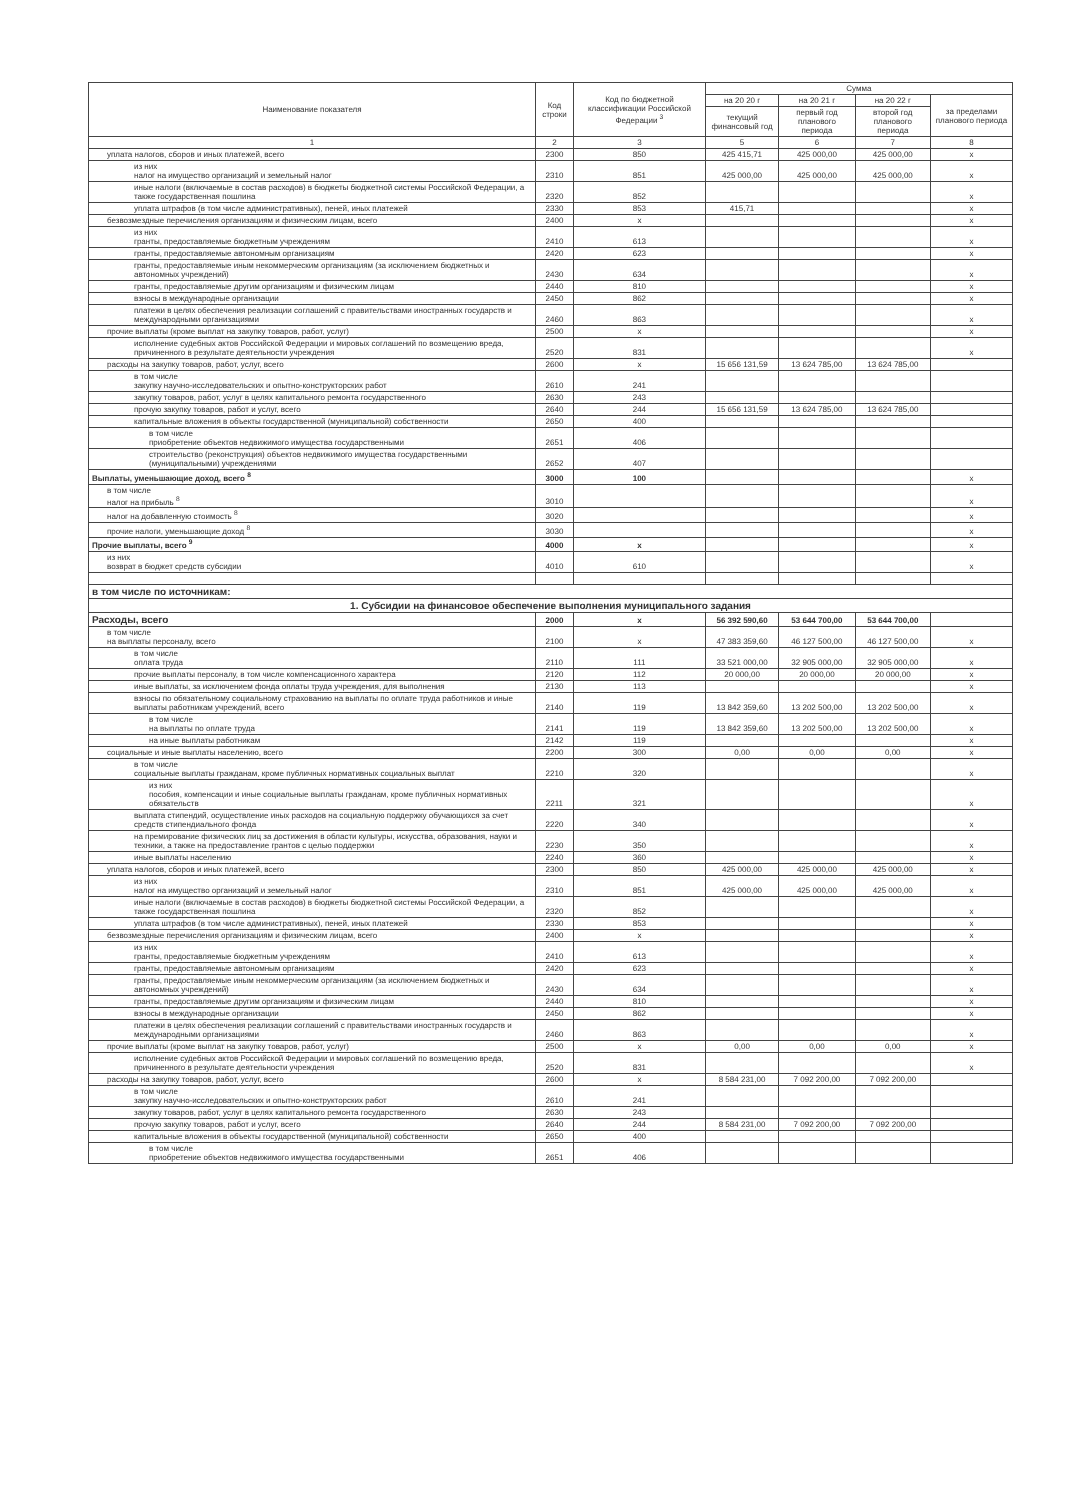| Наименование показателя | Код строки | Код по бюджетной классификации Российской Федерации <sup>3</sup> | Сумма | | | |
| --- | --- | --- | --- | --- | --- | --- |
| | | | на 20 20 г | на 20 21 г | на 20 22 г | за пределами планового периода |
| | | | текущий финансовый год | первый год планового периода | второй год планового периода | |
| 1 | 2 | 3 | 5 | 6 | 7 | 8 |
| уплата налогов, сборов и иных платежей, всего | 2300 | 850 | 425 415,71 | 425 000,00 | 425 000,00 | х |
| из них налог на имущество организаций и земельный налог | 2310 | 851 | 425 000,00 | 425 000,00 | 425 000,00 | х |
| иные налоги (включаемые в состав расходов) в бюджеты бюджетной системы Российской Федерации, а также государственная пошлина | 2320 | 852 | | | | х |
| уплата штрафов (в том числе административных), пеней, иных платежей | 2330 | 853 | 415,71 | | | х |
| безвозмездные перечисления организациям и физическим лицам, всего | 2400 | х | | | | х |
| из них гранты, предоставляемые бюджетным учреждениям | 2410 | 613 | | | | х |
| гранты, предоставляемые автономным организациям | 2420 | 623 | | | | х |
| гранты, предоставляемые иным некоммерческим организациям (за исключением бюджетных и автономных учреждений) | 2430 | 634 | | | | х |
| гранты, предоставляемые другим организациям и физическим лицам | 2440 | 810 | | | | х |
| взносы в международные организации | 2450 | 862 | | | | х |
| платежи в целях обеспечения реализации соглашений с правительствами иностранных государств и международными организациями | 2460 | 863 | | | | х |
| прочие выплаты (кроме выплат на закупку товаров, работ, услуг) | 2500 | х | | | | х |
| исполнение судебных актов Российской Федерации и мировых соглашений по возмещению вреда, причиненного в результате деятельности учреждения | 2520 | 831 | | | | х |
| расходы на закупку товаров, работ, услуг, всего | 2600 | х | 15 656 131,59 | 13 624 785,00 | 13 624 785,00 | |
| в том числе закупку научно-исследовательских и опытно-конструкторских работ | 2610 | 241 | | | | |
| закупку товаров, работ, услуг в целях капитального ремонта государственного | 2630 | 243 | | | | |
| прочую закупку товаров, работ и услуг, всего | 2640 | 244 | 15 656 131,59 | 13 624 785,00 | 13 624 785,00 | |
| капитальные вложения в объекты государственной (муниципальной) собственности | 2650 | 400 | | | | |
| в том числе приобретение объектов недвижимого имущества государственными | 2651 | 406 | | | | |
| строительство (реконструкция) объектов недвижимого имущества государственными (муниципальными) учреждениями | 2652 | 407 | | | | |
| Выплаты, уменьшающие доход, всего <sup>8</sup> | 3000 | 100 | | | | х |
| в том числе налог на прибыль <sup>8</sup> | 3010 | | | | | х |
| налог на добавленную стоимость <sup>8</sup> | 3020 | | | | | х |
| прочие налоги, уменьшающие доход <sup>8</sup> | 3030 | | | | | х |
| Прочие выплаты, всего <sup>9</sup> | 4000 | х | | | | х |
| из них возврат в бюджет средств субсидии | 4010 | 610 | | | | х |
| в том числе по источникам: | | | | | | |
| 1. Субсидии на финансовое обеспечение выполнения муниципального задания | | | | | | |
| Расходы, всего | 2000 | х | 56 392 590,60 | 53 644 700,00 | 53 644 700,00 | |
| в том числе на выплаты персоналу, всего | 2100 | х | 47 383 359,60 | 46 127 500,00 | 46 127 500,00 | х |
| в том числе оплата труда | 2110 | 111 | 33 521 000,00 | 32 905 000,00 | 32 905 000,00 | х |
| прочие выплаты персоналу, в том числе компенсационного характера | 2120 | 112 | 20 000,00 | 20 000,00 | 20 000,00 | х |
| иные выплаты, за исключением фонда оплаты труда учреждения, для выполнения | 2130 | 113 | | | | х |
| взносы по обязательному социальному страхованию на выплаты по оплате труда работников и иные выплаты работникам учреждений, всего | 2140 | 119 | 13 842 359,60 | 13 202 500,00 | 13 202 500,00 | х |
| в том числе на выплаты по оплате труда | 2141 | 119 | 13 842 359,60 | 13 202 500,00 | 13 202 500,00 | х |
| на иные выплаты работникам | 2142 | 119 | | | | х |
| социальные и иные выплаты населению, всего | 2200 | 300 | 0,00 | 0,00 | 0,00 | х |
| в том числе социальные выплаты гражданам, кроме публичных нормативных социальных выплат | 2210 | 320 | | | | х |
| из них пособия, компенсации и иные социальные выплаты гражданам, кроме публичных нормативных обязательств | 2211 | 321 | | | | х |
| выплата стипендий, осуществление иных расходов на социальную поддержку обучающихся за счет средств стипендиального фонда | 2220 | 340 | | | | х |
| на премирование физических лиц за достижения в области культуры, искусства, образования, науки и техники, а также на предоставление грантов с целью поддержки | 2230 | 350 | | | | х |
| иные выплаты населению | 2240 | 360 | | | | х |
| уплата налогов, сборов и иных платежей, всего | 2300 | 850 | 425 000,00 | 425 000,00 | 425 000,00 | х |
| из них налог на имущество организаций и земельный налог | 2310 | 851 | 425 000,00 | 425 000,00 | 425 000,00 | х |
| иные налоги (включаемые в состав расходов) в бюджеты бюджетной системы Российской Федерации, а также государственная пошлина | 2320 | 852 | | | | х |
| уплата штрафов (в том числе административных), пеней, иных платежей | 2330 | 853 | | | | х |
| безвозмездные перечисления организациям и физическим лицам, всего | 2400 | х | | | | х |
| из них гранты, предоставляемые бюджетным учреждениям | 2410 | 613 | | | | х |
| гранты, предоставляемые автономным организациям | 2420 | 623 | | | | х |
| гранты, предоставляемые иным некоммерческим организациям (за исключением бюджетных и автономных учреждений) | 2430 | 634 | | | | х |
| гранты, предоставляемые другим организациям и физическим лицам | 2440 | 810 | | | | х |
| взносы в международные организации | 2450 | 862 | | | | х |
| платежи в целях обеспечения реализации соглашений с правительствами иностранных государств и международными организациями | 2460 | 863 | | | | х |
| прочие выплаты (кроме выплат на закупку товаров, работ, услуг) | 2500 | х | 0,00 | 0,00 | 0,00 | х |
| исполнение судебных актов Российской Федерации и мировых соглашений по возмещению вреда, причиненного в результате деятельности учреждения | 2520 | 831 | | | | х |
| расходы на закупку товаров, работ, услуг, всего | 2600 | х | 8 584 231,00 | 7 092 200,00 | 7 092 200,00 | |
| в том числе закупку научно-исследовательских и опытно-конструкторских работ | 2610 | 241 | | | | |
| закупку товаров, работ, услуг в целях капитального ремонта государственного | 2630 | 243 | | | | |
| прочую закупку товаров, работ и услуг, всего | 2640 | 244 | 8 584 231,00 | 7 092 200,00 | 7 092 200,00 | |
| капитальные вложения в объекты государственной (муниципальной) собственности | 2650 | 400 | | | | |
| в том числе приобретение объектов недвижимого имущества государственными | 2651 | 406 | | | | |